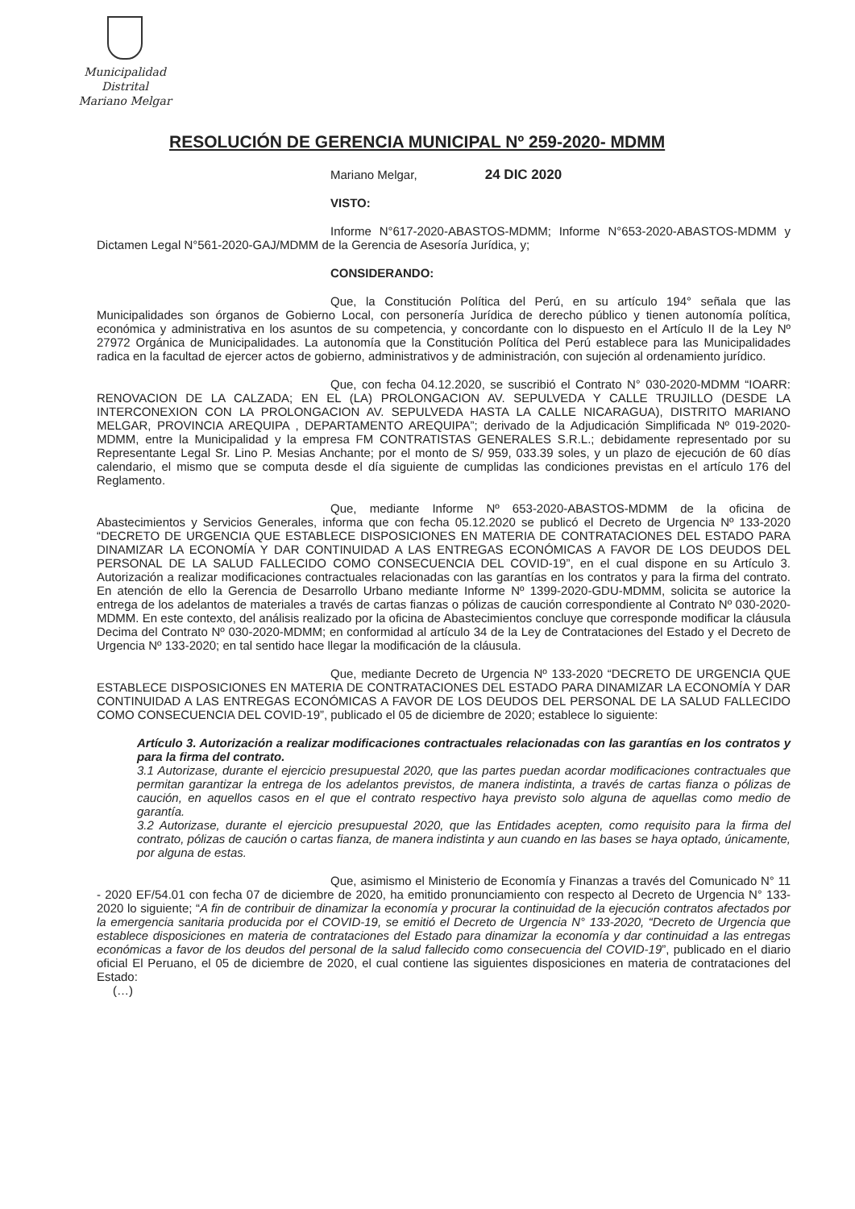Municipalidad Distrital
Mariano Melgar
RESOLUCIÓN DE GERENCIA MUNICIPAL Nº 259-2020- MDMM
Mariano Melgar, 24 DIC 2020
VISTO:
Informe N°617-2020-ABASTOS-MDMM; Informe N°653-2020-ABASTOS-MDMM y Dictamen Legal N°561-2020-GAJ/MDMM de la Gerencia de Asesoría Jurídica, y;
CONSIDERANDO:
Que, la Constitución Política del Perú, en su artículo 194° señala que las Municipalidades son órganos de Gobierno Local, con personería Jurídica de derecho público y tienen autonomía política, económica y administrativa en los asuntos de su competencia, y concordante con lo dispuesto en el Artículo II de la Ley Nº 27972 Orgánica de Municipalidades. La autonomía que la Constitución Política del Perú establece para las Municipalidades radica en la facultad de ejercer actos de gobierno, administrativos y de administración, con sujeción al ordenamiento jurídico.
Que, con fecha 04.12.2020, se suscribió el Contrato N° 030-2020-MDMM “IOARR: RENOVACION DE LA CALZADA; EN EL (LA) PROLONGACION AV. SEPULVEDA Y CALLE TRUJILLO (DESDE LA INTERCONEXION CON LA PROLONGACION AV. SEPULVEDA HASTA LA CALLE NICARAGUA), DISTRITO MARIANO MELGAR, PROVINCIA AREQUIPA , DEPARTAMENTO AREQUIPA”; derivado de la Adjudicación Simplificada Nº 019-2020-MDMM, entre la Municipalidad y la empresa FM CONTRATISTAS GENERALES S.R.L.; debidamente representado por su Representante Legal Sr. Lino P. Mesias Anchante; por el monto de S/ 959, 033.39 soles, y un plazo de ejecución de 60 días calendario, el mismo que se computa desde el día siguiente de cumplidas las condiciones previstas en el artículo 176 del Reglamento.
Que, mediante Informe Nº 653-2020-ABASTOS-MDMM de la oficina de Abastecimientos y Servicios Generales, informa que con fecha 05.12.2020 se publicó el Decreto de Urgencia Nº 133-2020 “DECRETO DE URGENCIA QUE ESTABLECE DISPOSICIONES EN MATERIA DE CONTRATACIONES DEL ESTADO PARA DINAMIZAR LA ECONOMÍA Y DAR CONTINUIDAD A LAS ENTREGAS ECONÓMICAS A FAVOR DE LOS DEUDOS DEL PERSONAL DE LA SALUD FALLECIDO COMO CONSECUENCIA DEL COVID-19”, en el cual dispone en su Artículo 3. Autorización a realizar modificaciones contractuales relacionadas con las garantías en los contratos y para la firma del contrato. En atención de ello la Gerencia de Desarrollo Urbano mediante Informe Nº 1399-2020-GDU-MDMM, solicita se autorice la entrega de los adelantos de materiales a través de cartas fianzas o pólizas de caución correspondiente al Contrato Nº 030-2020-MDMM. En este contexto, del análisis realizado por la oficina de Abastecimientos concluye que corresponde modificar la cláusula Decima del Contrato Nº 030-2020-MDMM; en conformidad al artículo 34 de la Ley de Contrataciones del Estado y el Decreto de Urgencia Nº 133-2020; en tal sentido hace llegar la modificación de la cláusula.
Que, mediante Decreto de Urgencia Nº 133-2020 “DECRETO DE URGENCIA QUE ESTABLECE DISPOSICIONES EN MATERIA DE CONTRATACIONES DEL ESTADO PARA DINAMIZAR LA ECONOMÍA Y DAR CONTINUIDAD A LAS ENTREGAS ECONÓMICAS A FAVOR DE LOS DEUDOS DEL PERSONAL DE LA SALUD FALLECIDO COMO CONSECUENCIA DEL COVID-19”, publicado el 05 de diciembre de 2020; establece lo siguiente:
Artículo 3. Autorización a realizar modificaciones contractuales relacionadas con las garantías en los contratos y para la firma del contrato.
3.1 Autorizase, durante el ejercicio presupuestal 2020, que las partes puedan acordar modificaciones contractuales que permitan garantizar la entrega de los adelantos previstos, de manera indistinta, a través de cartas fianza o pólizas de caución, en aquellos casos en el que el contrato respectivo haya previsto solo alguna de aquellas como medio de garantía.
3.2 Autorizase, durante el ejercicio presupuestal 2020, que las Entidades acepten, como requisito para la firma del contrato, pólizas de caución o cartas fianza, de manera indistinta y aun cuando en las bases se haya optado, únicamente, por alguna de estas.
Que, asimismo el Ministerio de Economía y Finanzas a través del Comunicado N° 11 - 2020 EF/54.01 con fecha 07 de diciembre de 2020, ha emitido pronunciamiento con respecto al Decreto de Urgencia N° 133-2020 lo siguiente; “A fin de contribuir de dinamizar la economía y procurar la continuidad de la ejecución contratos afectados por la emergencia sanitaria producida por el COVID-19, se emitió el Decreto de Urgencia N° 133-2020, “Decreto de Urgencia que establece disposiciones en materia de contrataciones del Estado para dinamizar la economía y dar continuidad a las entregas económicas a favor de los deudos del personal de la salud fallecido como consecuencia del COVID-19”, publicado en el diario oficial El Peruano, el 05 de diciembre de 2020, el cual contiene las siguientes disposiciones en materia de contrataciones del Estado:
(…)